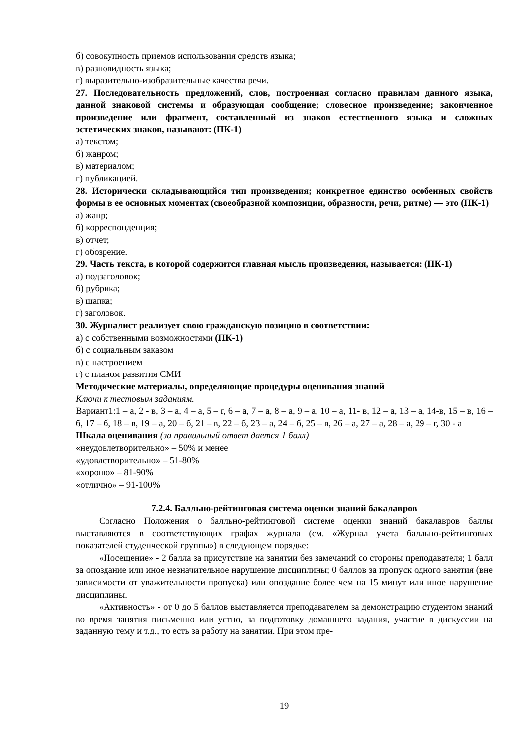б) совокупность приемов использования средств языка;
в) разновидность языка;
г) выразительно-изобразительные качества речи.
27. Последовательность предложений, слов, построенная согласно правилам данного языка, данной знаковой системы и образующая сообщение; словесное произведение; законченное произведение или фрагмент, составленный из знаков естественного языка и сложных эстетических знаков, называют: (ПК-1)
а) текстом;
б) жанром;
в) материалом;
г) публикацией.
28. Исторически складывающийся тип произведения; конкретное единство особенных свойств формы в ее основных моментах (своеобразной композиции, образности, речи, ритме) — это (ПК-1)
а) жанр;
б) корреспонденция;
в) отчет;
г) обозрение.
29. Часть текста, в которой содержится главная мысль произведения, называется: (ПК-1)
а) подзаголовок;
б) рубрика;
в) шапка;
г) заголовок.
30. Журналист реализует свою гражданскую позицию в соответствии:
а) с собственными возможностями (ПК-1)
б) с социальным заказом
в) с настроением
г) с планом развития СМИ
Методические материалы, определяющие процедуры оценивания знаний
Ключи к тестовым заданиям.
Вариант1:1 – а, 2 - в, 3 – а, 4 – а, 5 – г, 6 – а, 7 – а, 8 – а, 9 – а, 10 – а, 11- в, 12 – а, 13 – а, 14-в, 15 – в, 16 – б, 17 – б, 18 – в, 19 – а, 20 – б, 21 – в, 22 – б, 23 – а, 24 – б, 25 – в, 26 – а, 27 – а, 28 – а, 29 – г, 30 - а
Шкала оценивания (за правильный ответ дается 1 балл)
«неудовлетворительно» – 50% и менее
«удовлетворительно» – 51-80%
«хорошо» – 81-90%
«отлично» – 91-100%
7.2.4. Балльно-рейтинговая система оценки знаний бакалавров
Согласно Положения о балльно-рейтинговой системе оценки знаний бакалавров баллы выставляются в соответствующих графах журнала (см. «Журнал учета балльно-рейтинговых показателей студенческой группы») в следующем порядке:
«Посещение» - 2 балла за присутствие на занятии без замечаний со стороны преподавателя; 1 балл за опоздание или иное незначительное нарушение дисциплины; 0 баллов за пропуск одного занятия (вне зависимости от уважительности пропуска) или опоздание более чем на 15 минут или иное нарушение дисциплины.
«Активность» - от 0 до 5 баллов выставляется преподавателем за демонстрацию студентом знаний во время занятия письменно или устно, за подготовку домашнего задания, участие в дискуссии на заданную тему и т.д., то есть за работу на занятии. При этом пре-
19